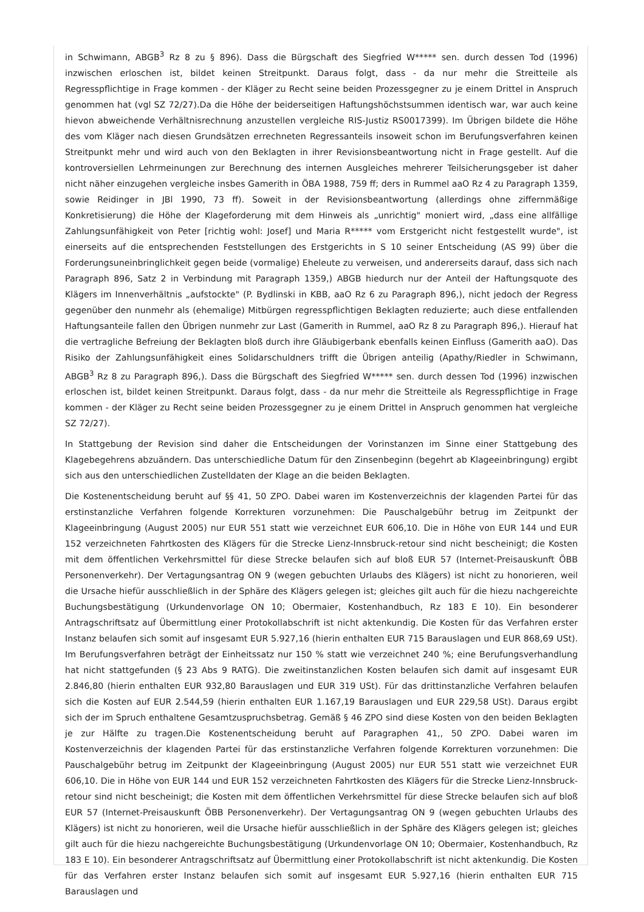in Schwimann, ABGB<sup>3</sup> Rz 8 zu § 896). Dass die Bürgschaft des Siegfried W***** sen. durch dessen Tod (1996) inzwischen erloschen ist, bildet keinen Streitpunkt. Daraus folgt, dass - da nur mehr die Streitteile als Regresspflichtige in Frage kommen - der Kläger zu Recht seine beiden Prozessgegner zu je einem Drittel in Anspruch genommen hat (vgl SZ 72/27).Da die Höhe der beiderseitigen Haftungshöchstsummen identisch war, war auch keine hievon abweichende Verhältnisrechnung anzustellen vergleiche RIS-Justiz RS0017399). Im Übrigen bildete die Höhe des vom Kläger nach diesen Grundsätzen errechneten Regressanteils insoweit schon im Berufungsverfahren keinen Streitpunkt mehr und wird auch von den Beklagten in ihrer Revisionsbeantwortung nicht in Frage gestellt. Auf die kontroversiellen Lehrmeinungen zur Berechnung des internen Ausgleiches mehrerer Teilsicherungsgeber ist daher nicht näher einzugehen vergleiche insbes Gamerith in ÖBA 1988, 759 ff; ders in Rummel aaO Rz 4 zu Paragraph 1359, sowie Reidinger in JBl 1990, 73 ff). Soweit in der Revisionsbeantwortung (allerdings ohne ziffernmäßige Konkretisierung) die Höhe der Klageforderung mit dem Hinweis als „unrichtig" moniert wird, „dass eine allfällige Zahlungsunfähigkeit von Peter [richtig wohl: Josef] und Maria R***** vom Erstgericht nicht festgestellt wurde", ist einerseits auf die entsprechenden Feststellungen des Erstgerichts in S 10 seiner Entscheidung (AS 99) über die Forderungsuneinbringlichkeit gegen beide (vormalige) Eheleute zu verweisen, und andererseits darauf, dass sich nach Paragraph 896, Satz 2 in Verbindung mit Paragraph 1359,) ABGB hiedurch nur der Anteil der Haftungsquote des Klägers im Innenverhältnis „aufstockte" (P. Bydlinski in KBB, aaO Rz 6 zu Paragraph 896,), nicht jedoch der Regress gegenüber den nunmehr als (ehemalige) Mitbürgen regresspflichtigen Beklagten reduzierte; auch diese entfallenden Haftungsanteile fallen den Übrigen nunmehr zur Last (Gamerith in Rummel, aaO Rz 8 zu Paragraph 896,). Hierauf hat die vertragliche Befreiung der Beklagten bloß durch ihre Gläubigerbank ebenfalls keinen Einfluss (Gamerith aaO). Das Risiko der Zahlungsunfähigkeit eines Solidarschuldners trifft die Übrigen anteilig (Apathy/Riedler in Schwimann, ABGB<sup>3</sup> Rz 8 zu Paragraph 896,). Dass die Bürgschaft des Siegfried W***** sen. durch dessen Tod (1996) inzwischen erloschen ist, bildet keinen Streitpunkt. Daraus folgt, dass - da nur mehr die Streitteile als Regresspflichtige in Frage kommen - der Kläger zu Recht seine beiden Prozessgegner zu je einem Drittel in Anspruch genommen hat vergleiche SZ 72/27).
In Stattgebung der Revision sind daher die Entscheidungen der Vorinstanzen im Sinne einer Stattgebung des Klagebegehrens abzuändern. Das unterschiedliche Datum für den Zinsenbeginn (begehrt ab Klageeinbringung) ergibt sich aus den unterschiedlichen Zustelldaten der Klage an die beiden Beklagten.
Die Kostenentscheidung beruht auf §§ 41, 50 ZPO. Dabei waren im Kostenverzeichnis der klagenden Partei für das erstinstanzliche Verfahren folgende Korrekturen vorzunehmen: Die Pauschalgebühr betrug im Zeitpunkt der Klageeinbringung (August 2005) nur EUR 551 statt wie verzeichnet EUR 606,10. Die in Höhe von EUR 144 und EUR 152 verzeichneten Fahrtkosten des Klägers für die Strecke Lienz-Innsbruck-retour sind nicht bescheinigt; die Kosten mit dem öffentlichen Verkehrsmittel für diese Strecke belaufen sich auf bloß EUR 57 (Internet-Preisauskunft ÖBB Personenverkehr). Der Vertagungsantrag ON 9 (wegen gebuchten Urlaubs des Klägers) ist nicht zu honorieren, weil die Ursache hiefür ausschließlich in der Sphäre des Klägers gelegen ist; gleiches gilt auch für die hiezu nachgereichte Buchungsbestätigung (Urkundenvorlage ON 10; Obermaier, Kostenhandbuch, Rz 183 E 10). Ein besonderer Antragschriftsatz auf Übermittlung einer Protokollabschrift ist nicht aktenkundig. Die Kosten für das Verfahren erster Instanz belaufen sich somit auf insgesamt EUR 5.927,16 (hierin enthalten EUR 715 Barauslagen und EUR 868,69 USt). Im Berufungsverfahren beträgt der Einheitssatz nur 150 % statt wie verzeichnet 240 %; eine Berufungsverhandlung hat nicht stattgefunden (§ 23 Abs 9 RATG). Die zweitinstanzlichen Kosten belaufen sich damit auf insgesamt EUR 2.846,80 (hierin enthalten EUR 932,80 Barauslagen und EUR 319 USt). Für das drittinstanzliche Verfahren belaufen sich die Kosten auf EUR 2.544,59 (hierin enthalten EUR 1.167,19 Barauslagen und EUR 229,58 USt). Daraus ergibt sich der im Spruch enthaltene Gesamtzuspruchsbetrag. Gemäß § 46 ZPO sind diese Kosten von den beiden Beklagten je zur Hälfte zu tragen.Die Kostenentscheidung beruht auf Paragraphen 41,, 50 ZPO. Dabei waren im Kostenverzeichnis der klagenden Partei für das erstinstanzliche Verfahren folgende Korrekturen vorzunehmen: Die Pauschalgebühr betrug im Zeitpunkt der Klageeinbringung (August 2005) nur EUR 551 statt wie verzeichnet EUR 606,10. Die in Höhe von EUR 144 und EUR 152 verzeichneten Fahrtkosten des Klägers für die Strecke Lienz-Innsbruck-retour sind nicht bescheinigt; die Kosten mit dem öffentlichen Verkehrsmittel für diese Strecke belaufen sich auf bloß EUR 57 (Internet-Preisauskunft ÖBB Personenverkehr). Der Vertagungsantrag ON 9 (wegen gebuchten Urlaubs des Klägers) ist nicht zu honorieren, weil die Ursache hiefür ausschließlich in der Sphäre des Klägers gelegen ist; gleiches gilt auch für die hiezu nachgereichte Buchungsbestätigung (Urkundenvorlage ON 10; Obermaier, Kostenhandbuch, Rz 183 E 10). Ein besonderer Antragschriftsatz auf Übermittlung einer Protokollabschrift ist nicht aktenkundig. Die Kosten für das Verfahren erster Instanz belaufen sich somit auf insgesamt EUR 5.927,16 (hierin enthalten EUR 715 Barauslagen und